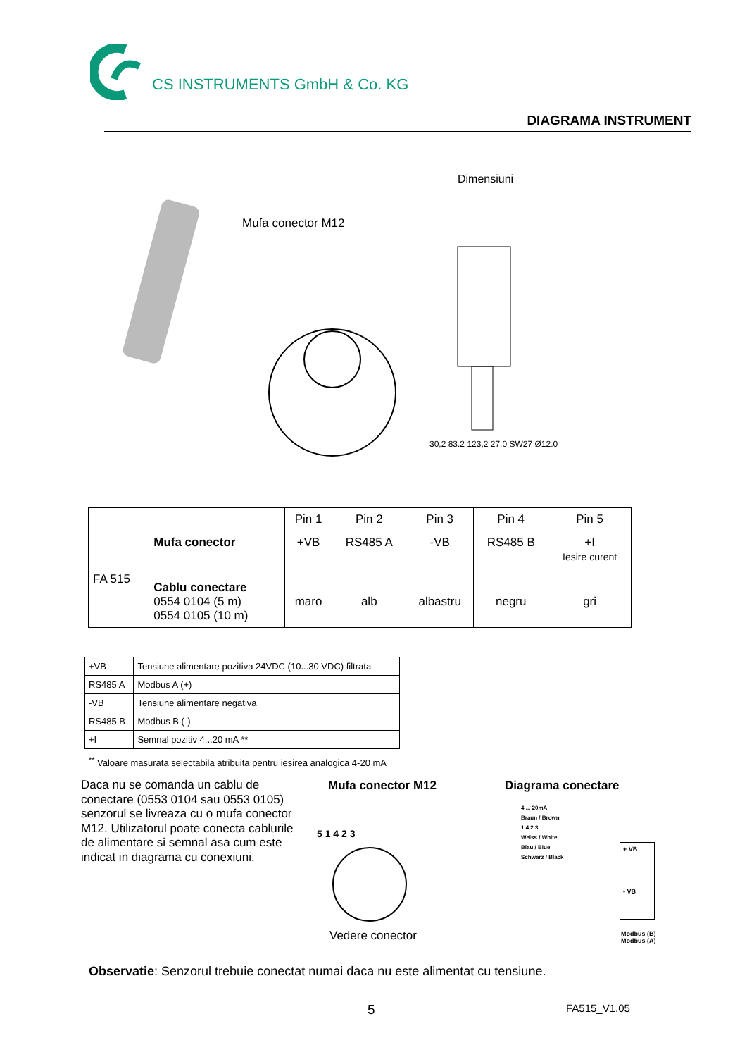CS INSTRUMENTS GmbH & Co. KG
DIAGRAMA INSTRUMENT
Mufa conector M12
Dimensiuni
30,2 83.2 123,2 27.0 SW27 Ø12.0
| | | Pin 1 | Pin 2 | Pin 3 | Pin 4 | Pin 5 |
| FA 515 | Mufa conector | +VB | RS485 A | -VB | RS485 B | +I Iesire curent |
| | Cablu conectare 0554 0104 (5 m) 0554 0105 (10 m) | maro | alb | albastru | negru | gri |
| +VB | Tensiune alimentare pozitiva 24VDC (10...30 VDC) filtrata |
| RS485 A | Modbus A (+) |
| -VB | Tensiune alimentare negativa |
| RS485 B | Modbus B (-) |
| +I | Semnal pozitiv 4...20 mA ** |
<sup>**</sup> Valoare masurata selectabila atribuita pentru iesirea analogica 4-20 mA
Daca nu se comanda un cablu de conectare (0553 0104 sau 0553 0105) senzorul se livreaza cu o mufa conector M12. Utilizatorul poate conecta cablurile de alimentare si semnal asa cum este indicat in diagrama cu conexiuni.
Mufa conector M12 Diagrama conectare
5 1 4 2 3
Vedere conector
4 ... 20mA
Braun / Brown
1 4 2 3
Weiss / White
Blau / Blue
Schwarz / Black
+ VB
- VB
Modbus (B)
Modbus (A)
Observatie: Senzorul trebuie conectat numai daca nu este alimentat cu tensiune.
5 FA515_V1.05